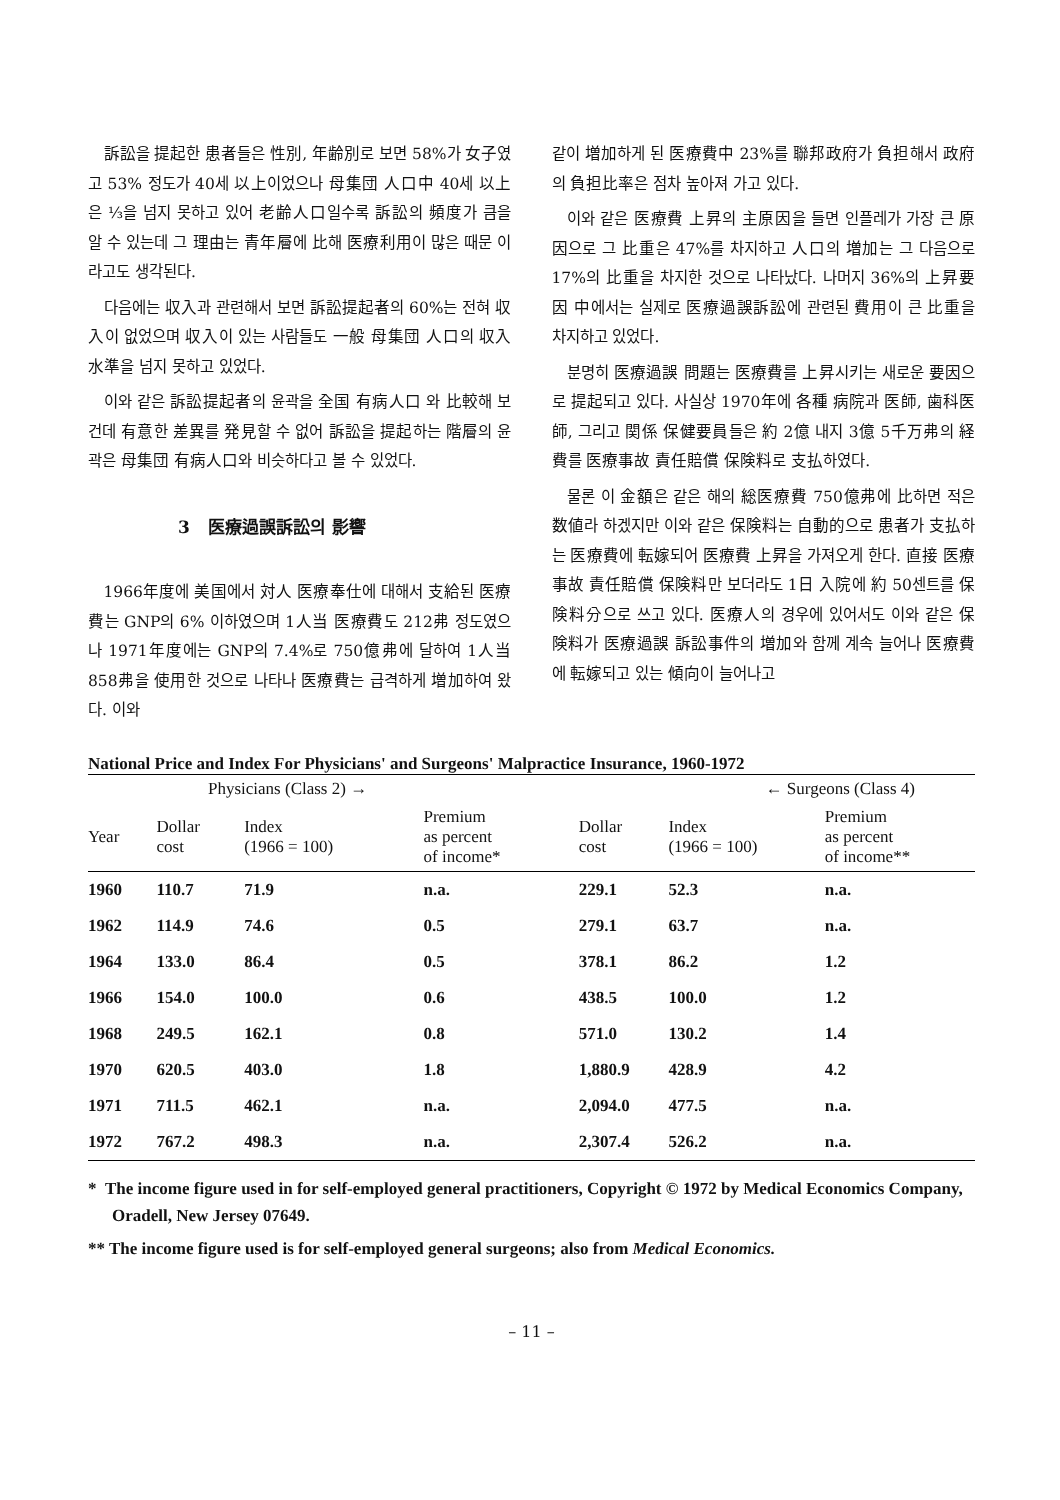訴訟을 提起한 患者들은 性別, 年齢別로 보면 58%가 女子였고 53% 정도가 40세 以上이었으나 母集団 人口中 40세 以上은 ⅓을 넘지 못하고 있어 老齢人口일수록 訴訟의 頻度가 큼을 알 수 있는데 그 理由는 青年層에 比해 医療利用이 많은 때문 이라고도 생각된다.
다음에는 収入과 관련해서 보면 訴訟提起者의 60%는 전혀 収入이 없었으며 収入이 있는 사람들도 一般 母集団 人口의 収入水準을 넘지 못하고 있었다.
이와 같은 訴訟提起者의 윤곽을 全国 有病人口 와 比較해 보건데 有意한 差異를 発見할 수 없어 訴訟을 提起하는 階層의 윤곽은 母集団 有病人口와 비슷하다고 볼 수 있었다.
3 医療過誤訴訟의 影響
1966年度에 美国에서 対人 医療奉仕에 대해서 支給된 医療費는 GNP의 6% 이하였으며 1人当 医療費도 212弗 정도였으나 1971年度에는 GNP의 7.4%로 750億弗에 달하여 1人当 858弗을 使用한 것으로 나타나 医療費는 급격하게 増加하여 왔다. 이와
같이 増加하게 된 医療費中 23%를 聯邦政府가 負担해서 政府의 負担比率은 점차 높아져 가고 있다.
이와 같은 医療費 上昇의 主原因을 들면 인플레가 가장 큰 原因으로 그 比重은 47%를 차지하고 人口의 増加는 그 다음으로 17%의 比重을 차지한 것으로 나타났다. 나머지 36%의 上昇要因 中에서는 실제로 医療過誤訴訟에 관련된 費用이 큰 比重을 차지하고 있었다.
분명히 医療過誤 問題는 医療費를 上昇시키는 새로운 要因으로 提起되고 있다. 사실상 1970年에 各種 病院과 医師, 歯科医師, 그리고 関係 保健要員들은 約 2億 내지 3億 5千万弗의 経費를 医療事故 責任賠償 保険料로 支払하였다.
물론 이 金額은 같은 해의 総医療費 750億弗에 比하면 적은 数値라 하겠지만 이와 같은 保険料는 自動的으로 患者가 支払하는 医療費에 転嫁되어 医療費 上昇을 가져오게 한다. 直接 医療事故 責任賠償 保険料만 보더라도 1日 入院에 約 50센트를 保険料分으로 쓰고 있다. 医療人의 경우에 있어서도 이와 같은 保険料가 医療過誤 訴訟事件의 増加와 함께 계속 늘어나 医療費에 転嫁되고 있는 傾向이 늘어나고
National Price and Index For Physicians' and Surgeons' Malpractice Insurance, 1960-1972
| Physicians (Class 2) → | | | | ← Surgeons (Class 4) | | |
| --- | --- | --- | --- | --- | --- | --- |
| Year | Dollar cost | Index (1966 = 100) | Premium as percent of income* | Dollar cost | Index (1966 = 100) | Premium as percent of income** |
| 1960 | 110.7 | 71.9 | n.a. | 229.1 | 52.3 | n.a. |
| 1962 | 114.9 | 74.6 | 0.5 | 279.1 | 63.7 | n.a. |
| 1964 | 133.0 | 86.4 | 0.5 | 378.1 | 86.2 | 1.2 |
| 1966 | 154.0 | 100.0 | 0.6 | 438.5 | 100.0 | 1.2 |
| 1968 | 249.5 | 162.1 | 0.8 | 571.0 | 130.2 | 1.4 |
| 1970 | 620.5 | 403.0 | 1.8 | 1,880.9 | 428.9 | 4.2 |
| 1971 | 711.5 | 462.1 | n.a. | 2,094.0 | 477.5 | n.a. |
| 1972 | 767.2 | 498.3 | n.a. | 2,307.4 | 526.2 | n.a. |
* The income figure used in for self-employed general practitioners, Copyright © 1972 by Medical Economics Company, Oradell, New Jersey 07649.
** The income figure used is for self-employed general surgeons; also from Medical Economics.
– 11 –